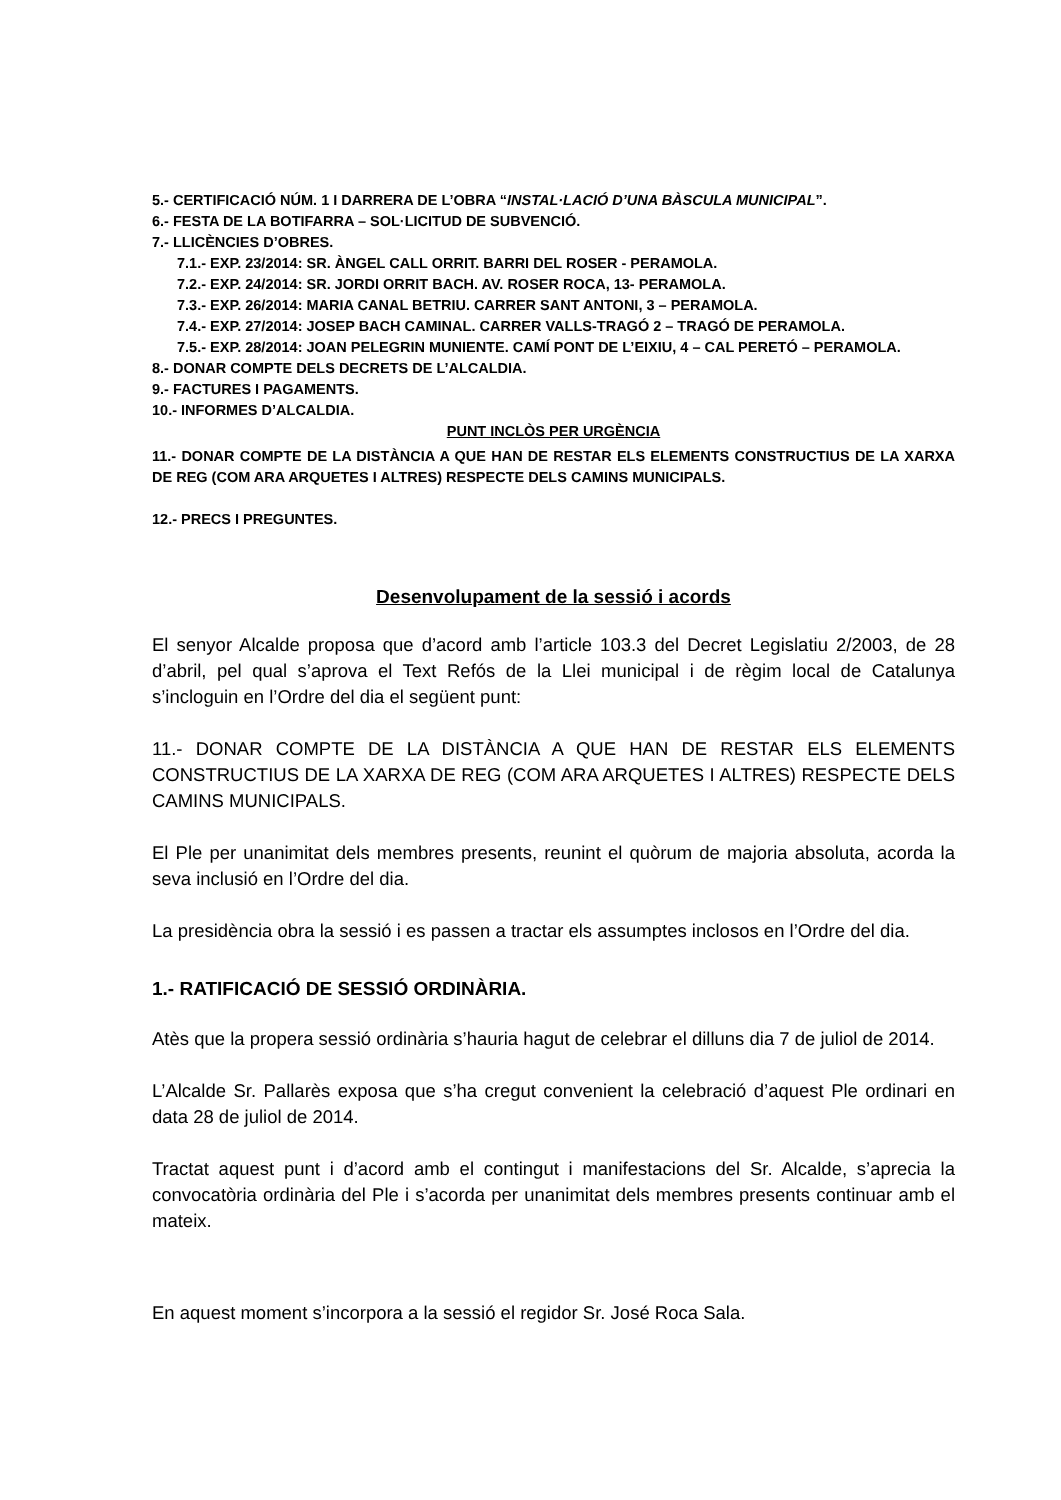5.- CERTIFICACIÓ NÚM. 1 I DARRERA DE L’OBRA “INSTAL·LACIÓ D’UNA BÀSCULA MUNICIPAL”.
6.- FESTA DE LA BOTIFARRA – SOL·LICITUD DE SUBVENCIÓ.
7.- LLICÈNCIES D’OBRES.
7.1.- EXP. 23/2014: SR. ÀNGEL CALL ORRIT. BARRI DEL ROSER - PERAMOLA.
7.2.- EXP. 24/2014: SR. JORDI ORRIT BACH. AV. ROSER ROCA, 13- PERAMOLA.
7.3.- EXP. 26/2014: MARIA CANAL BETRIU. CARRER SANT ANTONI, 3 – PERAMOLA.
7.4.- EXP. 27/2014: JOSEP BACH CAMINAL. CARRER VALLS-TRAGÓ 2 – TRAGÓ DE PERAMOLA.
7.5.- EXP. 28/2014: JOAN PELEGRIN MUNIENTE. CAMÍ PONT DE L’EIXIU, 4 – CAL PERETÓ – PERAMOLA.
8.- DONAR COMPTE DELS DECRETS DE L’ALCALDIA.
9.- FACTURES I PAGAMENTS.
10.- INFORMES D’ALCALDIA.
PUNT INCLÒS PER URGÈNCIA
11.- DONAR COMPTE DE LA DISTÀNCIA A QUE HAN DE RESTAR ELS ELEMENTS CONSTRUCTIUS DE LA XARXA DE REG (COM ARA ARQUETES I ALTRES) RESPECTE DELS CAMINS MUNICIPALS.
12.- PRECS I PREGUNTES.
Desenvolupament de la sessió i acords
El senyor Alcalde proposa que d’acord amb l’article 103.3 del Decret Legislatiu 2/2003, de 28 d’abril, pel qual s’aprova el Text Refós de la Llei municipal i de règim local de Catalunya s’incloguin en l’Ordre del dia el següent punt:
11.- DONAR COMPTE DE LA DISTÀNCIA A QUE HAN DE RESTAR ELS ELEMENTS CONSTRUCTIUS DE LA XARXA DE REG (COM ARA ARQUETES I ALTRES) RESPECTE DELS CAMINS MUNICIPALS.
El Ple per unanimitat dels membres presents, reunint el quòrum de majoria absoluta, acorda la seva inclusió en l’Ordre del dia.
La presidència obra la sessió i es passen a tractar els assumptes inclosos en l’Ordre del dia.
1.- RATIFICACIÓ DE SESSIÓ ORDINÀRIA.
Atès que la propera sessió ordinària s’hauria hagut de celebrar el dilluns dia 7 de juliol de 2014.
L’Alcalde Sr. Pallarès exposa que s’ha cregut convenient la celebració d’aquest Ple ordinari en data 28 de juliol de 2014.
Tractat aquest punt i d’acord amb el contingut i manifestacions del Sr. Alcalde, s’aprecia la convocatòria ordinària del Ple i s’acorda per unanimitat dels membres presents continuar amb el mateix.
En aquest moment s’incorpora a la sessió el regidor Sr. José Roca Sala.